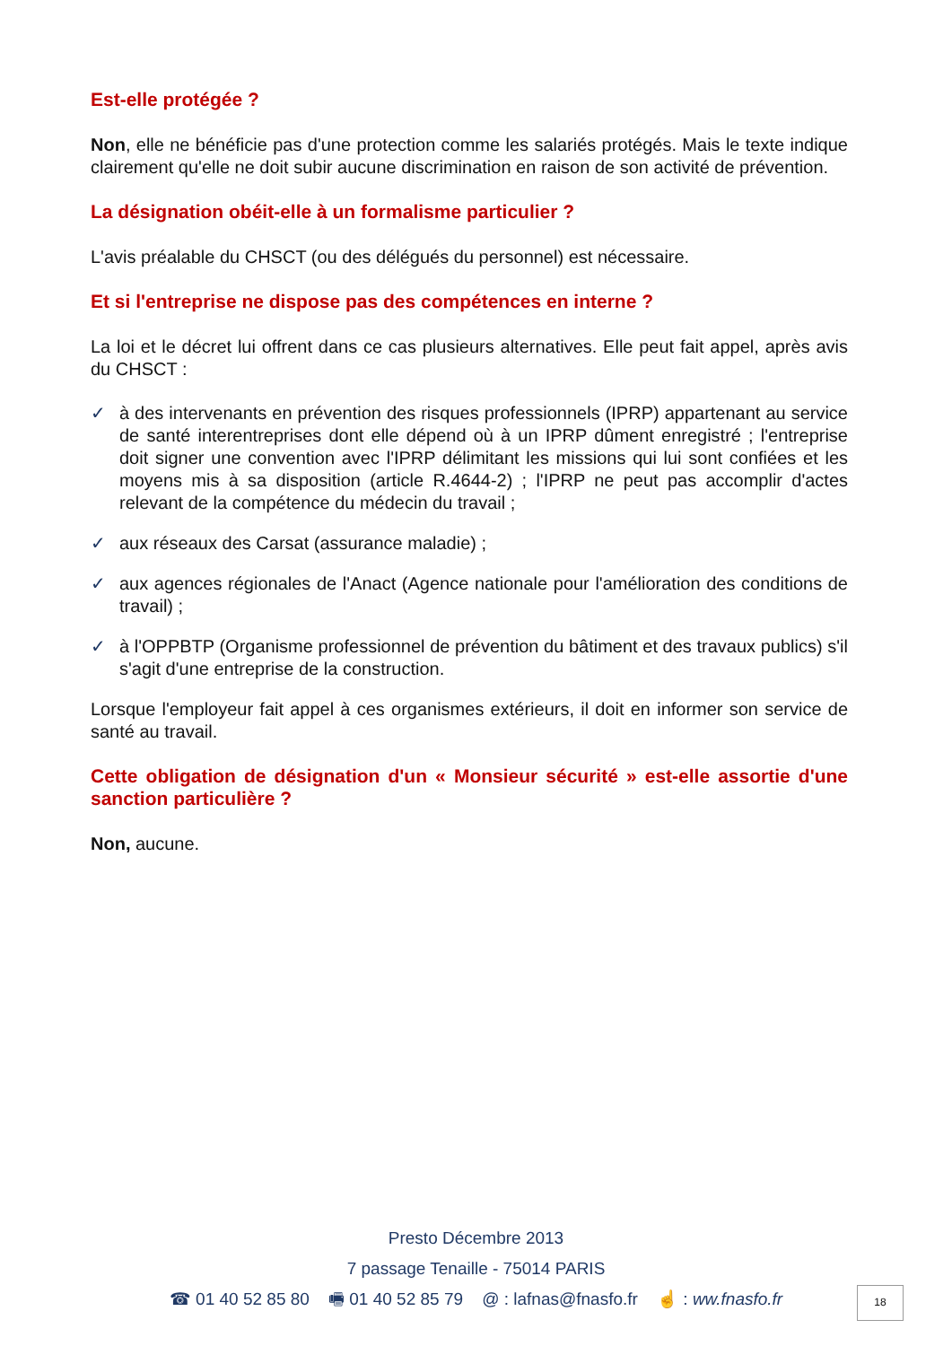Est-elle protégée ?
Non, elle ne bénéficie pas d'une protection comme les salariés protégés. Mais le texte indique clairement qu'elle ne doit subir aucune discrimination en raison de son activité de prévention.
La désignation obéit-elle à un formalisme particulier ?
L'avis préalable du CHSCT (ou des délégués du personnel) est nécessaire.
Et si l'entreprise ne dispose pas des compétences en interne ?
La loi et le décret lui offrent dans ce cas plusieurs alternatives. Elle peut fait appel, après avis du CHSCT :
✓ à des intervenants en prévention des risques professionnels (IPRP) appartenant au service de santé interentreprises dont elle dépend où à un IPRP dûment enregistré ; l'entreprise doit signer une convention avec l'IPRP délimitant les missions qui lui sont confiées et les moyens mis à sa disposition (article R.4644-2) ; l'IPRP ne peut pas accomplir d'actes relevant de la compétence du médecin du travail ;
✓ aux réseaux des Carsat (assurance maladie) ;
✓ aux agences régionales de l'Anact (Agence nationale pour l'amélioration des conditions de travail) ;
✓ à l'OPPBTP (Organisme professionnel de prévention du bâtiment et des travaux publics) s'il s'agit d'une entreprise de la construction.
Lorsque l'employeur fait appel à ces organismes extérieurs, il doit en informer son service de santé au travail.
Cette obligation de désignation d'un « Monsieur sécurité » est-elle assortie d'une sanction particulière ?
Non, aucune.
Presto Décembre 2013
7 passage Tenaille - 75014 PARIS
☎ 01 40 52 85 80 🖷 01 40 52 85 79 @ : lafnas@fnasfo.fr ☝ : ww.fnasfo.fr
18